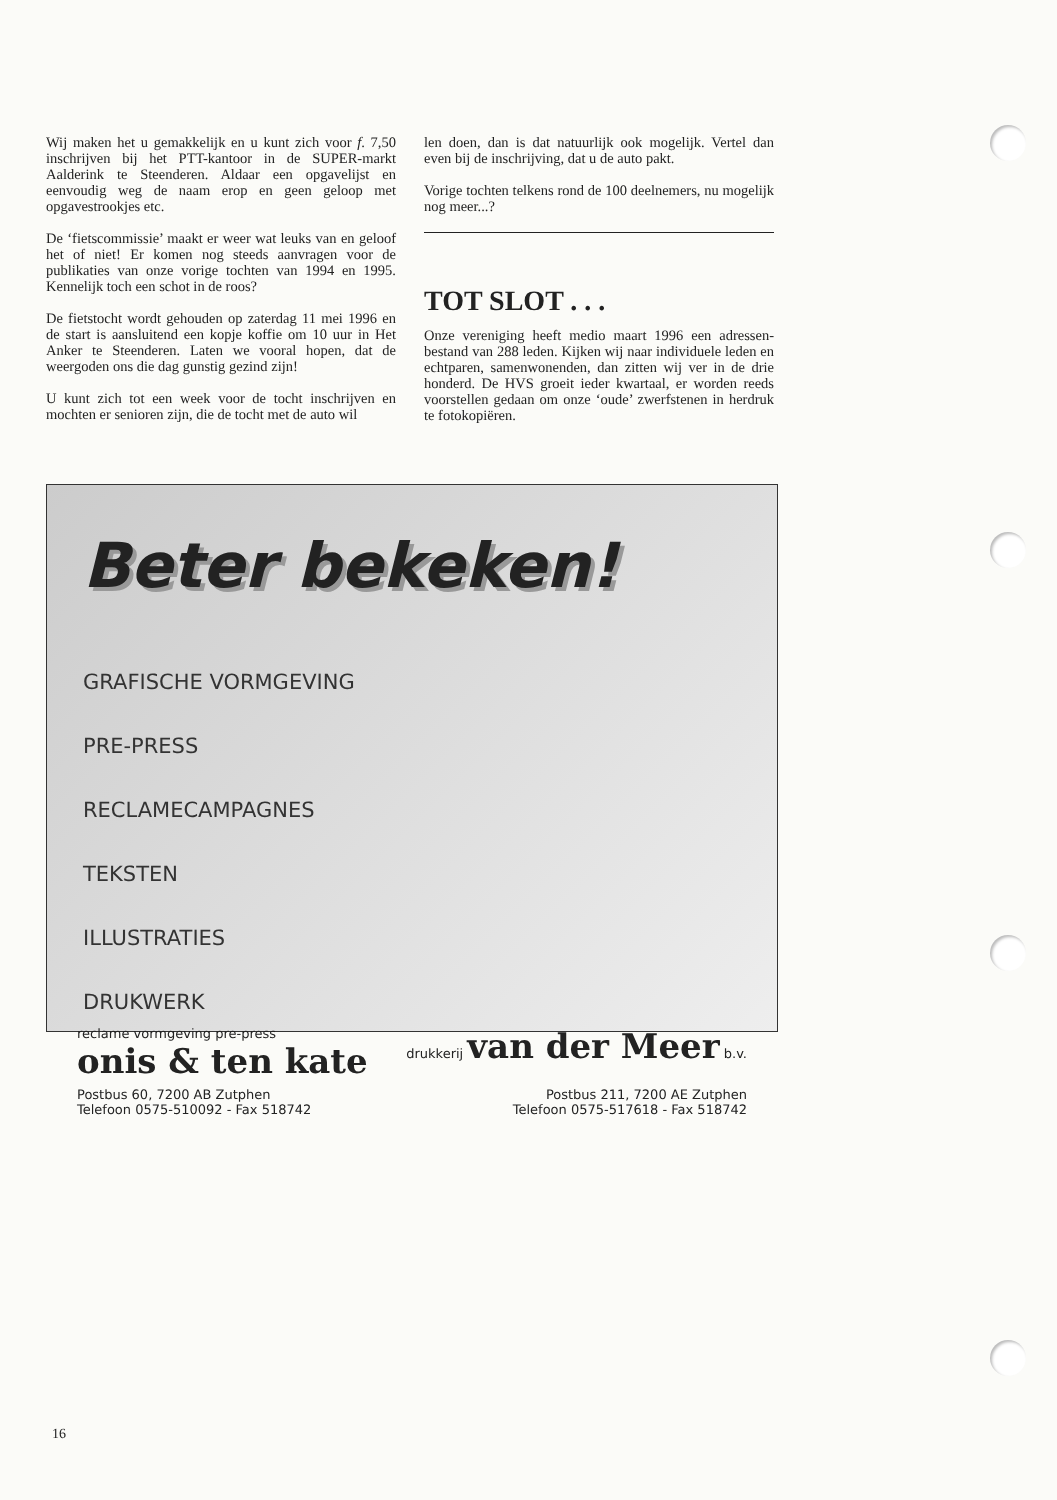Wij maken het u gemakkelijk en u kunt zich voor f. 7,50 inschrijven bij het PTT-kantoor in de SUPER-markt Aalderink te Steenderen. Aldaar een opgavelijst en eenvoudig weg de naam erop en geen geloop met opgavestrookjes etc.
De ‘fietscommissie’ maakt er weer wat leuks van en geloof het of niet! Er komen nog steeds aanvragen voor de publikaties van onze vorige tochten van 1994 en 1995. Kennelijk toch een schot in de roos?
De fietstocht wordt gehouden op zaterdag 11 mei 1996 en de start is aansluitend een kopje koffie om 10 uur in Het Anker te Steenderen. Laten we vooral hopen, dat de weergoden ons die dag gunstig gezind zijn!
U kunt zich tot een week voor de tocht inschrijven en mochten er senioren zijn, die de tocht met de auto wil
len doen, dan is dat natuurlijk ook mogelijk. Vertel dan even bij de inschrijving, dat u de auto pakt.
Vorige tochten telkens rond de 100 deelnemers, nu mogelijk nog meer...?
TOT SLOT . . .
Onze vereniging heeft medio maart 1996 een adressen-bestand van 288 leden. Kijken wij naar individuele leden en echtparen, samenwonenden, dan zitten wij ver in de drie honderd. De HVS groeit ieder kwartaal, er worden reeds voorstellen gedaan om onze ‘oude’ zwerfstenen in herdruk te fotokopiëren.
Beter bekeken!
GRAFISCHE VORMGEVING
PRE-PRESS
RECLAMECAMPAGNES
TEKSTEN
ILLUSTRATIES
DRUKWERK
reclame vormgeving pre-press
onis & ten kate
drukkerij van der Meer b.v.
Postbus 60, 7200 AB Zutphen
Telefoon 0575-510092 - Fax 518742
Postbus 211, 7200 AE Zutphen
Telefoon 0575-517618 - Fax 518742
16